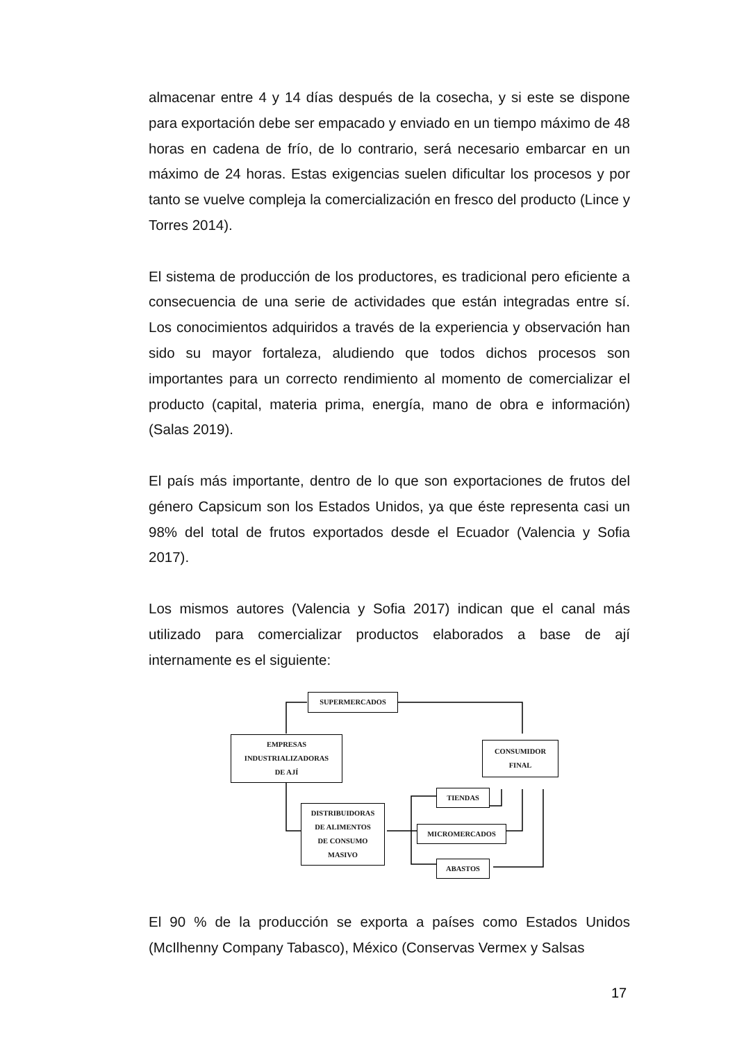almacenar entre 4 y 14 días después de la cosecha, y si este se dispone para exportación debe ser empacado y enviado en un tiempo máximo de 48 horas en cadena de frío, de lo contrario, será necesario embarcar en un máximo de 24 horas. Estas exigencias suelen dificultar los procesos y por tanto se vuelve compleja la comercialización en fresco del producto (Lince y Torres 2014).
El sistema de producción de los productores, es tradicional pero eficiente a consecuencia de una serie de actividades que están integradas entre sí. Los conocimientos adquiridos a través de la experiencia y observación han sido su mayor fortaleza, aludiendo que todos dichos procesos son importantes para un correcto rendimiento al momento de comercializar el producto (capital, materia prima, energía, mano de obra e información) (Salas 2019).
El país más importante, dentro de lo que son exportaciones de frutos del género Capsicum son los Estados Unidos, ya que éste representa casi un 98% del total de frutos exportados desde el Ecuador (Valencia y Sofia 2017).
Los mismos autores (Valencia y Sofia 2017) indican que el canal más utilizado para comercializar productos elaborados a base de ají internamente es el siguiente:
SUPERMERCADOS
EMPRESAS
INDUSTRIALIZADORAS
DE AJÍ
CONSUMIDOR
FINAL
TIENDAS
DISTRIBUIDORAS
DE ALIMENTOS
DE CONSUMO
MASIVO
MICROMERCADOS
ABASTOS
El 90 % de la producción se exporta a países como Estados Unidos (McIlhenny Company Tabasco), México (Conservas Vermex y Salsas
17